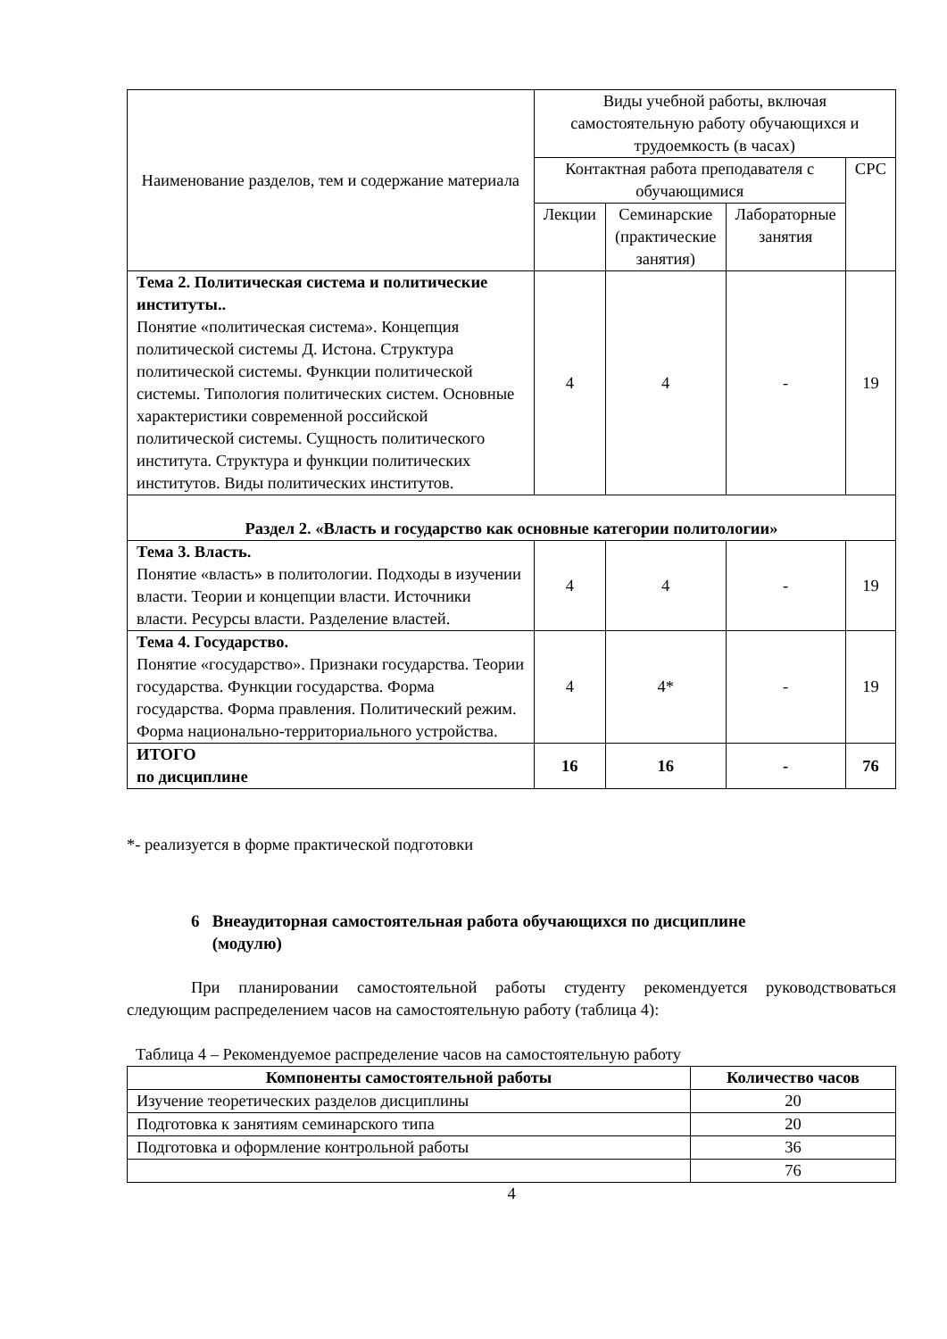| Наименование разделов, тем и содержание материала | Виды учебной работы, включая самостоятельную работу обучающихся и трудоемкость (в часах) | | | |
| --- | --- | --- | --- | --- |
| | Контактная работа преподавателя с обучающимися | | | СРС |
| | Лекции | Семинарские (практические занятия) | Лабораторные занятия | |
| Тема 2. Политическая система и политические институты.. Понятие «политическая система». Концепция политической системы Д. Истона. Структура политической системы. Функции политической системы. Типология политических систем. Основные характеристики современной российской политической системы. Сущность политического института. Структура и функции политических институтов. Виды политических институтов. | 4 | 4 | - | 19 |
| Раздел 2. «Власть и государство как основные категории политологии» | | | | |
| Тема 3. Власть. Понятие «власть» в политологии. Подходы в изучении власти. Теории и концепции власти. Источники власти. Ресурсы власти. Разделение властей. | 4 | 4 | - | 19 |
| Тема 4. Государство. Понятие «государство». Признаки государства. Теории государства. Функции государства. Форма государства. Форма правления. Политический режим. Форма национально-территориального устройства. | 4 | 4* | - | 19 |
| ИТОГО по дисциплине | 16 | 16 | - | 76 |
*- реализуется в форме практической подготовки
6 Внеаудиторная самостоятельная работа обучающихся по дисциплине
(модулю)
При планировании самостоятельной работы студенту рекомендуется руководствоваться следующим распределением часов на самостоятельную работу (таблица 4):
Таблица 4 – Рекомендуемое распределение часов на самостоятельную работу
| Компоненты самостоятельной работы | Количество часов |
| --- | --- |
| Изучение теоретических разделов дисциплины | 20 |
| Подготовка к занятиям семинарского типа | 20 |
| Подготовка и оформление контрольной работы | 36 |
| | 76 |
4